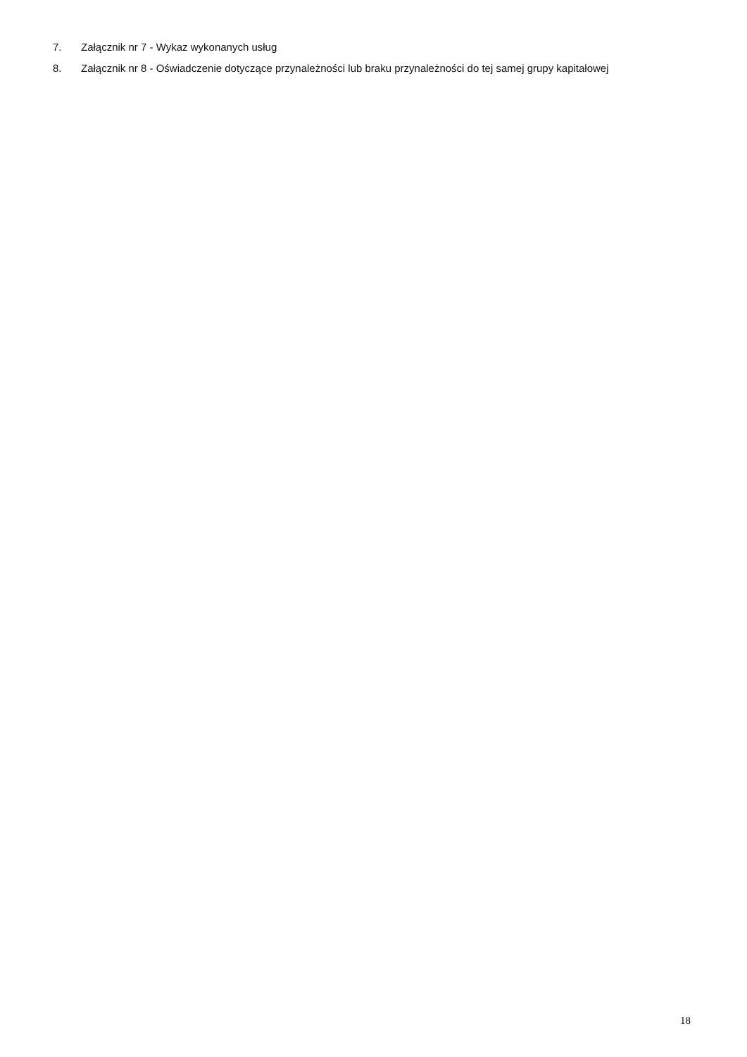7. Załącznik nr 7 - Wykaz wykonanych usług
8. Załącznik nr 8 - Oświadczenie dotyczące przynależności lub braku przynależności do tej samej grupy kapitałowej
18